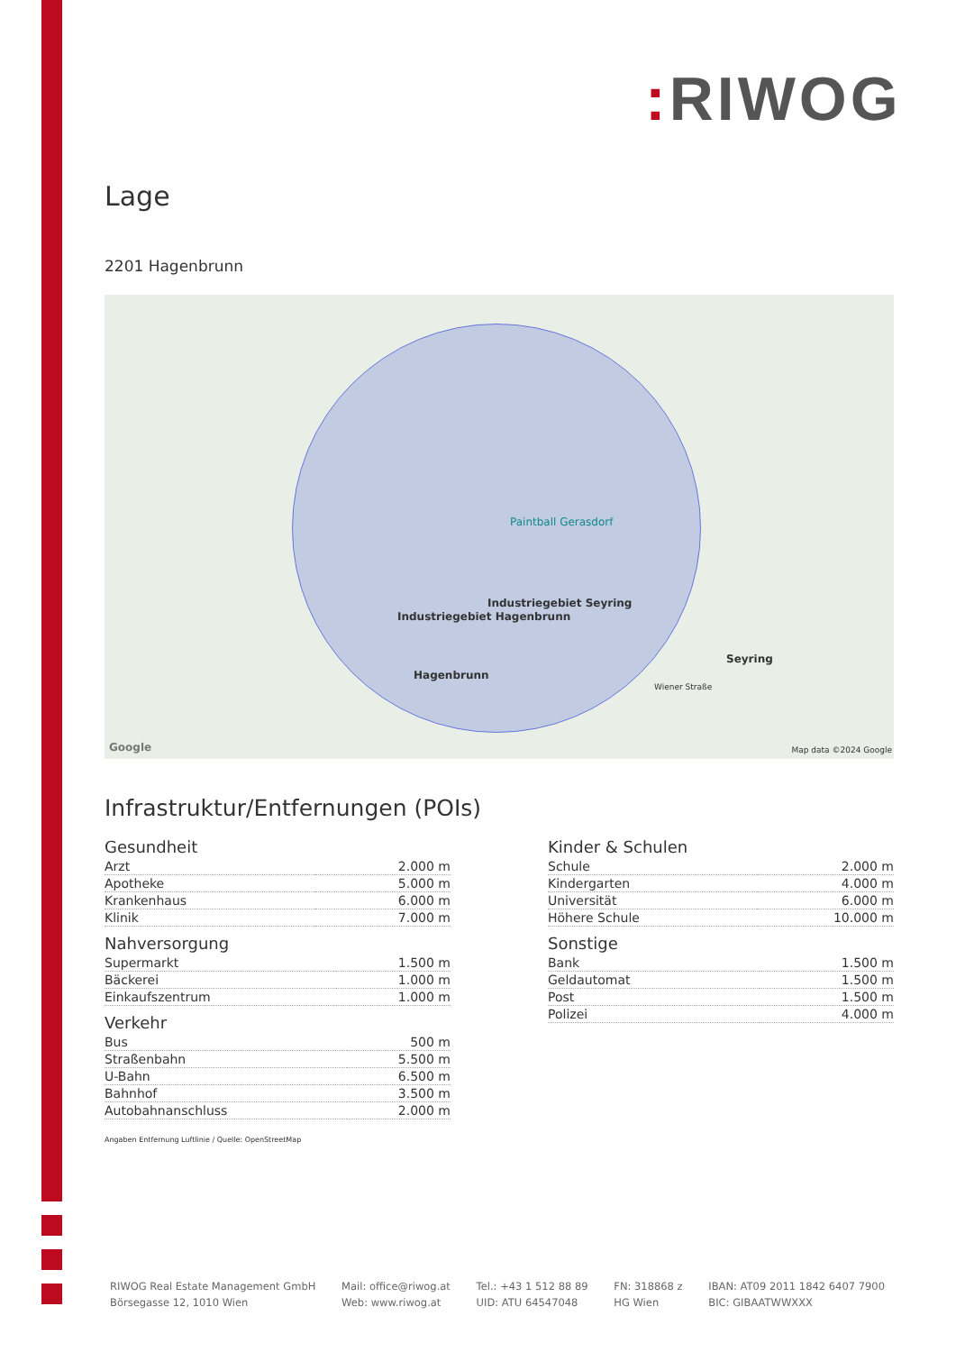: RIWOG
Lage
2201 Hagenbrunn
Paintball Gerasdorf
Industriegebiet Hagenbrunn
Industriegebiet Seyring
Hagenbrunn
Seyring
Wiener Straße
Google Map data ©2024 Google
Infrastruktur/Entfernungen (POIs)
Gesundheit
| Arzt | 2.000 m |
| Apotheke | 5.000 m |
| Krankenhaus | 6.000 m |
| Klinik | 7.000 m |
Nahversorgung
| Supermarkt | 1.500 m |
| Bäckerei | 1.000 m |
| Einkaufszentrum | 1.000 m |
Verkehr
| Bus | 500 m |
| Straßenbahn | 5.500 m |
| U-Bahn | 6.500 m |
| Bahnhof | 3.500 m |
| Autobahnanschluss | 2.000 m |
Angaben Entfernung Luftlinie / Quelle: OpenStreetMap
Kinder & Schulen
| Schule | 2.000 m |
| Kindergarten | 4.000 m |
| Universität | 6.000 m |
| Höhere Schule | 10.000 m |
Sonstige
| Bank | 1.500 m |
| Geldautomat | 1.500 m |
| Post | 1.500 m |
| Polizei | 4.000 m |
RIWOG Real Estate Management GmbH
Börsegasse 12, 1010 Wien
Mail: office@riwog.at
Web: www.riwog.at
Tel.: +43 1 512 88 89
UID: ATU 64547048
FN: 318868 z
HG Wien
IBAN: AT09 2011 1842 6407 7900
BIC: GIBAATWWXXX